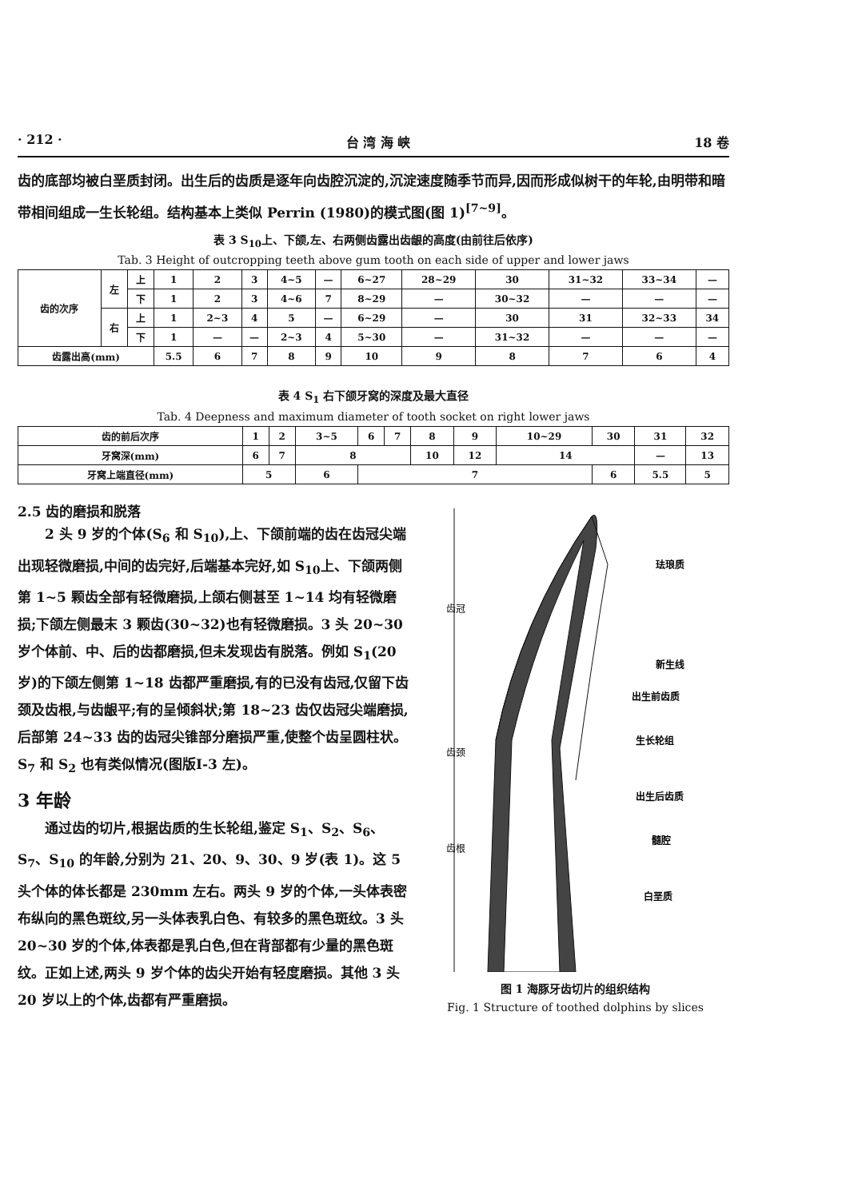· 212 · 台 湾 海 峡 18 卷
齿的底部均被白垩质封闭。出生后的齿质是逐年向齿腔沉淀的,沉淀速度随季节而异,因而形成似树干的年轮,由明带和暗带相间组成一生长轮组。结构基本上类似 Perrin (1980)的模式图(图 1)<sup>[7~9]</sup>。
表 3 S<sub>10</sub>上、下颌,左、右两侧齿露出齿龈的高度(由前往后依序)
Tab. 3 Height of outcropping teeth above gum tooth on each side of upper and lower jaws
| 齿的次序 | 左 | 上 | 1 | 2 | 3 | 4~5 | — | 6~27 | 28~29 | 30 | 31~32 | 33~34 | — |
| | | 下 | 1 | 2 | 3 | 4~6 | 7 | 8~29 | — | 30~32 | — | — | — |
| | 右 | 上 | 1 | 2~3 | 4 | 5 | — | 6~29 | — | 30 | 31 | 32~33 | 34 |
| | | 下 | 1 | — | — | 2~3 | 4 | 5~30 | — | 31~32 | — | — | — |
| 齿露出高(mm) | | | 5.5 | 6 | 7 | 8 | 9 | 10 | 9 | 8 | 7 | 6 | 4 |
表 4 S<sub>1</sub> 右下颌牙窝的深度及最大直径
Tab. 4 Deepness and maximum diameter of tooth socket on right lower jaws
| 齿的前后次序 | 1 | 2 | 3~5 | 6 | 7 | 8 | 9 | 10~29 | 30 | 31 | 32 |
| 牙窝深(mm) | 6 | 7 | 8 | | | 10 | 12 | 14 | | — | 13 |
| 牙窝上端直径(mm) | 5 | | 6 | 7 | | | | | 6 | 5.5 | 5 |
2.5 齿的磨损和脱落
　　2 头 9 岁的个体(S<sub>6</sub> 和 S<sub>10</sub>),上、下颌前端的齿在齿冠尖端出现轻微磨损,中间的齿完好,后端基本完好,如 S<sub>10</sub>上、下颌两侧第 1~5 颗齿全部有轻微磨损,上颌右侧甚至 1~14 均有轻微磨损;下颌左侧最末 3 颗齿(30~32)也有轻微磨损。3 头 20~30 岁个体前、中、后的齿都磨损,但未发现齿有脱落。例如 S<sub>1</sub>(20 岁)的下颌左侧第 1~18 齿都严重磨损,有的已没有齿冠,仅留下齿颈及齿根,与齿龈平;有的呈倾斜状;第 18~23 齿仅齿冠尖端磨损,后部第 24~33 齿的齿冠尖锥部分磨损严重,使整个齿呈圆柱状。S<sub>7</sub> 和 S<sub>2</sub> 也有类似情况(图版Ⅰ-3 左)。
3 年龄
　　通过齿的切片,根据齿质的生长轮组,鉴定 S<sub>1</sub>、S<sub>2</sub>、S<sub>6</sub>、S<sub>7</sub>、S<sub>10</sub> 的年龄,分别为 21、20、9、30、9 岁(表 1)。这 5 头个体的体长都是 230mm 左右。两头 9 岁的个体,一头体表密布纵向的黑色斑纹,另一头体表乳白色、有较多的黑色斑纹。3 头 20~30 岁的个体,体表都是乳白色,但在背部都有少量的黑色斑纹。正如上述,两头 9 岁个体的齿尖开始有轻度磨损。其他 3 头 20 岁以上的个体,齿都有严重磨损。
齿冠
齿颈
齿根
珐琅质
新生线
出生前齿质
生长轮组
出生后齿质
髓腔
白垩质
图 1 海豚牙齿切片的组织结构
Fig. 1 Structure of toothed dolphins by slices